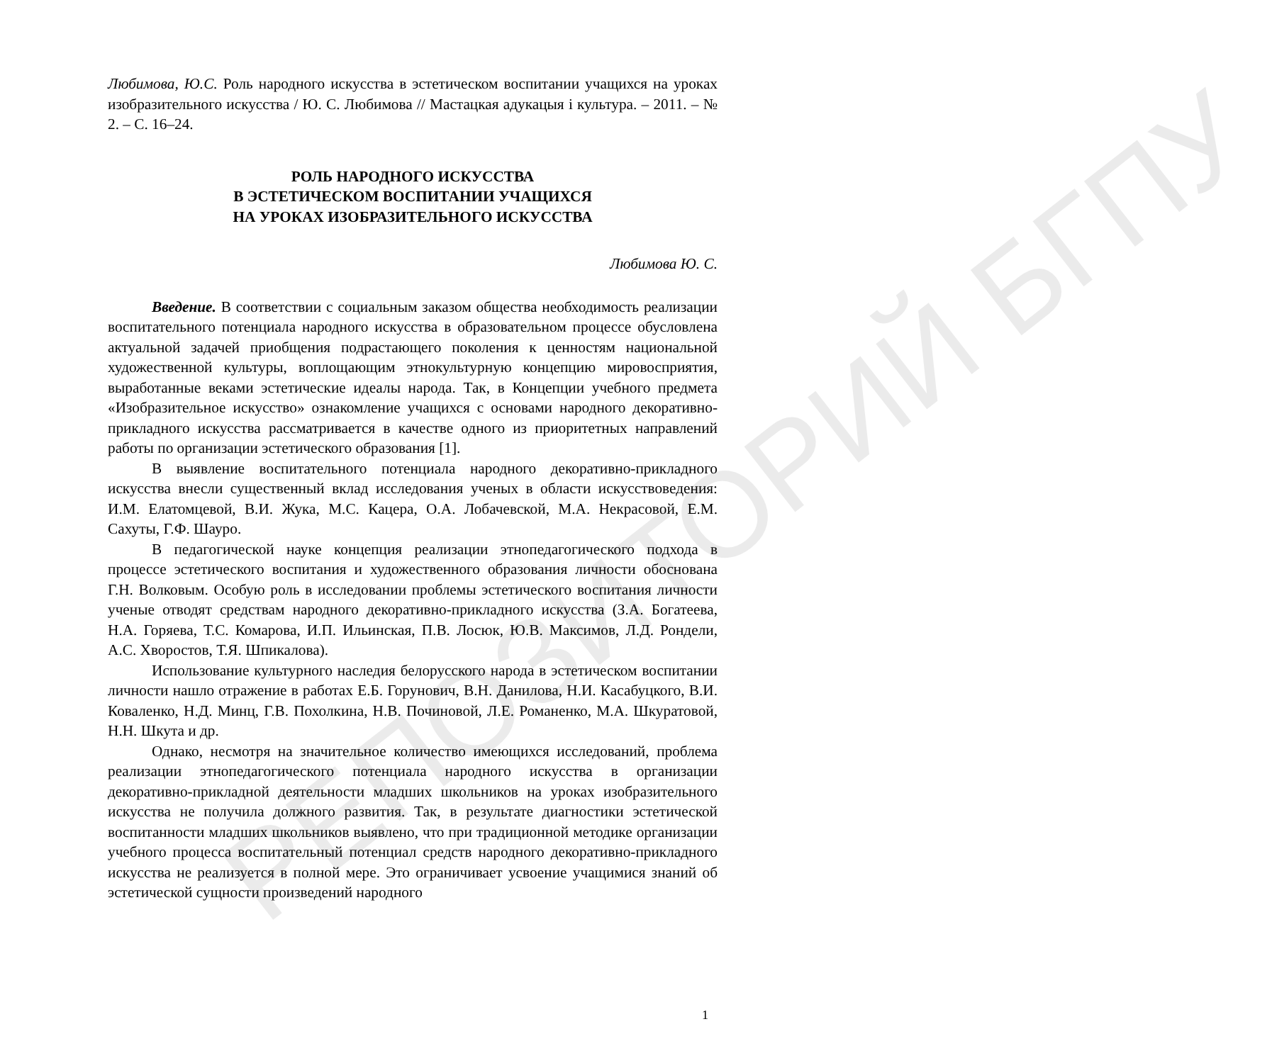РЕПОЗИТОРИЙ БГПУ
Любимова, Ю.С. Роль народного искусства в эстетическом воспитании учащихся на уроках изобразительного искусства / Ю. С. Любимова // Мастацкая адукацыя і культура. – 2011. – № 2. – С. 16–24.
РОЛЬ НАРОДНОГО ИСКУССТВА
В ЭСТЕТИЧЕСКОМ ВОСПИТАНИИ УЧАЩИХСЯ
НА УРОКАХ ИЗОБРАЗИТЕЛЬНОГО ИСКУССТВА
Любимова Ю. С.
Введение. В соответствии с социальным заказом общества необходимость реализации воспитательного потенциала народного искусства в образовательном процессе обусловлена актуальной задачей приобщения подрастающего поколения к ценностям национальной художественной культуры, воплощающим этнокультурную концепцию мировосприятия, выработанные веками эстетические идеалы народа. Так, в Концепции учебного предмета «Изобразительное искусство» ознакомление учащихся с основами народного декоративно-прикладного искусства рассматривается в качестве одного из приоритетных направлений работы по организации эстетического образования [1].
В выявление воспитательного потенциала народного декоративно-прикладного искусства внесли существенный вклад исследования ученых в области искусствоведения: И.М. Елатомцевой, В.И. Жука, М.С. Кацера, О.А. Лобачевской, М.А. Некрасовой, Е.М. Сахуты, Г.Ф. Шауро.
В педагогической науке концепция реализации этнопедагогического подхода в процессе эстетического воспитания и художественного образования личности обоснована Г.Н. Волковым. Особую роль в исследовании проблемы эстетического воспитания личности ученые отводят средствам народного декоративно-прикладного искусства (З.А. Богатеева, Н.А. Горяева, Т.С. Комарова, И.П. Ильинская, П.В. Лосюк, Ю.В. Максимов, Л.Д. Рондели, А.С. Хворостов, Т.Я. Шпикалова).
Использование культурного наследия белорусского народа в эстетическом воспитании личности нашло отражение в работах Е.Б. Горунович, В.Н. Данилова, Н.И. Касабуцкого, В.И. Коваленко, Н.Д. Минц, Г.В. Похолкина, Н.В. Починовой, Л.Е. Романенко, М.А. Шкуратовой, Н.Н. Шкута и др.
Однако, несмотря на значительное количество имеющихся исследований, проблема реализации этнопедагогического потенциала народного искусства в организации декоративно-прикладной деятельности младших школьников на уроках изобразительного искусства не получила должного развития. Так, в результате диагностики эстетической воспитанности младших школьников выявлено, что при традиционной методике организации учебного процесса воспитательный потенциал средств народного декоративно-прикладного искусства не реализуется в полной мере. Это ограничивает усвоение учащимися знаний об эстетической сущности произведений народного
1